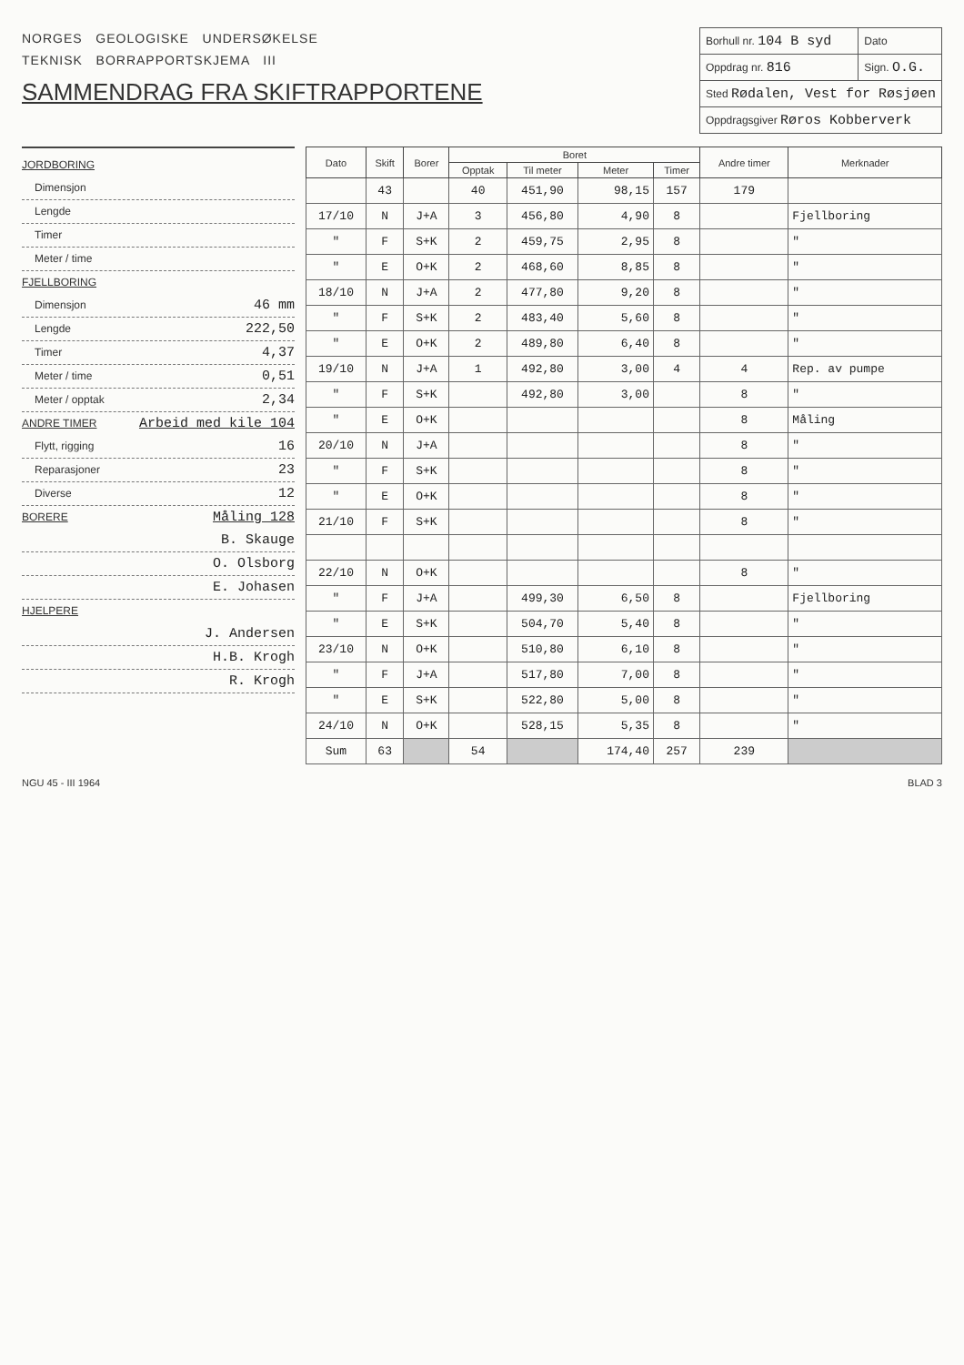NORGES GEOLOGISKE UNDERSØKELSE
TEKNISK BORRAPPORTSKJEMA III
SAMMENDRAG FRA SKIFTRAPPORTENE
| Borhull nr. 104 B syd | Dato |
| Oppdrag nr. 816 | Sign. O.G. |
| Sted Rødalen, Vest for Røsjøen | |
| Oppdragsgiver Røros Kobberverk | |
JORDBORING
Dimensjon
Lengde
Timer
Meter / time
FJELLBORING
Dimensjon 46 mm
Lengde 222,50
Timer 4,37
Meter / time 0,51
Meter / opptak 2,34
ANDRE TIMER Arbeid med kile 104
Flytt, rigging 16
Reparasjoner 23
Diverse 12
BORERE Måling 128
B. Skauge
O. Olsborg
E. Johasen
HJELPERE
J. Andersen
H.B. Krogh
R. Krogh
| Dato | Skift | Borer | Boret | | | | Andre timer | Merknader |
| --- | --- | --- | --- | --- | --- | --- | --- | --- |
| | | | Opptak | Til meter | Meter | Timer | | |
| | 43 | | 40 | 451,90 | 98,15 | 157 | 179 | |
| 17/10 | N | J+A | 3 | 456,80 | 4,90 | 8 | | Fjellboring |
| " | F | S+K | 2 | 459,75 | 2,95 | 8 | | " |
| " | E | O+K | 2 | 468,60 | 8,85 | 8 | | " |
| 18/10 | N | J+A | 2 | 477,80 | 9,20 | 8 | | " |
| " | F | S+K | 2 | 483,40 | 5,60 | 8 | | " |
| " | E | O+K | 2 | 489,80 | 6,40 | 8 | | " |
| 19/10 | N | J+A | 1 | 492,80 | 3,00 | 4 | 4 | Rep. av pumpe |
| " | F | S+K | | 492,80 | 3,00 | | 8 | " |
| " | E | O+K | | | | | 8 | Måling |
| 20/10 | N | J+A | | | | | 8 | " |
| " | F | S+K | | | | | 8 | " |
| " | E | O+K | | | | | 8 | " |
| 21/10 | F | S+K | | | | | 8 | " |
| 22/10 | N | O+K | | | | | 8 | " |
| " | F | J+A | | 499,30 | 6,50 | 8 | | Fjellboring |
| " | E | S+K | | 504,70 | 5,40 | 8 | | " |
| 23/10 | N | O+K | | 510,80 | 6,10 | 8 | | " |
| " | F | J+A | | 517,80 | 7,00 | 8 | | " |
| " | E | S+K | | 522,80 | 5,00 | 8 | | " |
| 24/10 | N | O+K | | 528,15 | 5,35 | 8 | | " |
| Sum | 63 | | 54 | | 174,40 | 257 | 239 | |
NGU 45 - III 1964 BLAD 3